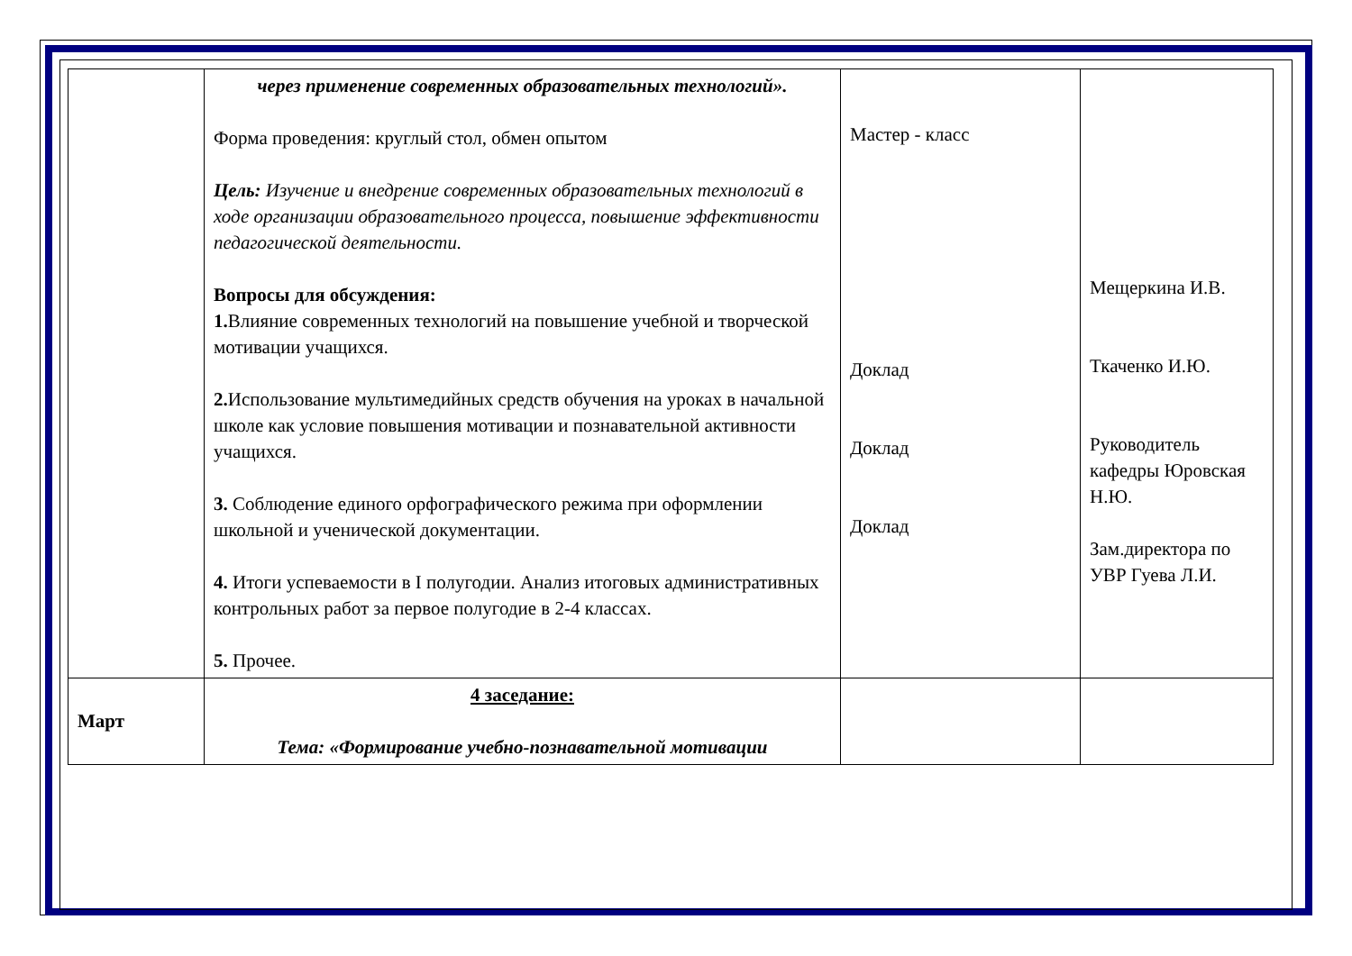| | через применение современных образовательных технологий». Форма проведения: круглый стол, обмен опытом Цель: Изучение и внедрение современных образовательных технологий в ходе организации образовательного процесса, повышение эффективности педагогической деятельности. Вопросы для обсуждения: 1. Влияние современных технологий на повышение учебной и творческой мотивации учащихся. 2. Использование мультимедийных средств обучения на уроках в начальной школе как условие повышения мотивации и познавательной активности учащихся. 3. Соблюдение единого орфографического режима при оформлении школьной и ученической документации. 4. Итоги успеваемости в I полугодии. Анализ итоговых административных контрольных работ за первое полугодие в 2-4 классах. 5. Прочее. | Мастер - класс Доклад Доклад Доклад | Мещеркина И.В. Ткаченко И.Ю. Руководитель кафедры Юровская Н.Ю. Зам.директора по УВР Гуева Л.И. |
| Март | 4 заседание: Тема: «Формирование учебно-познавательной мотивации | | |